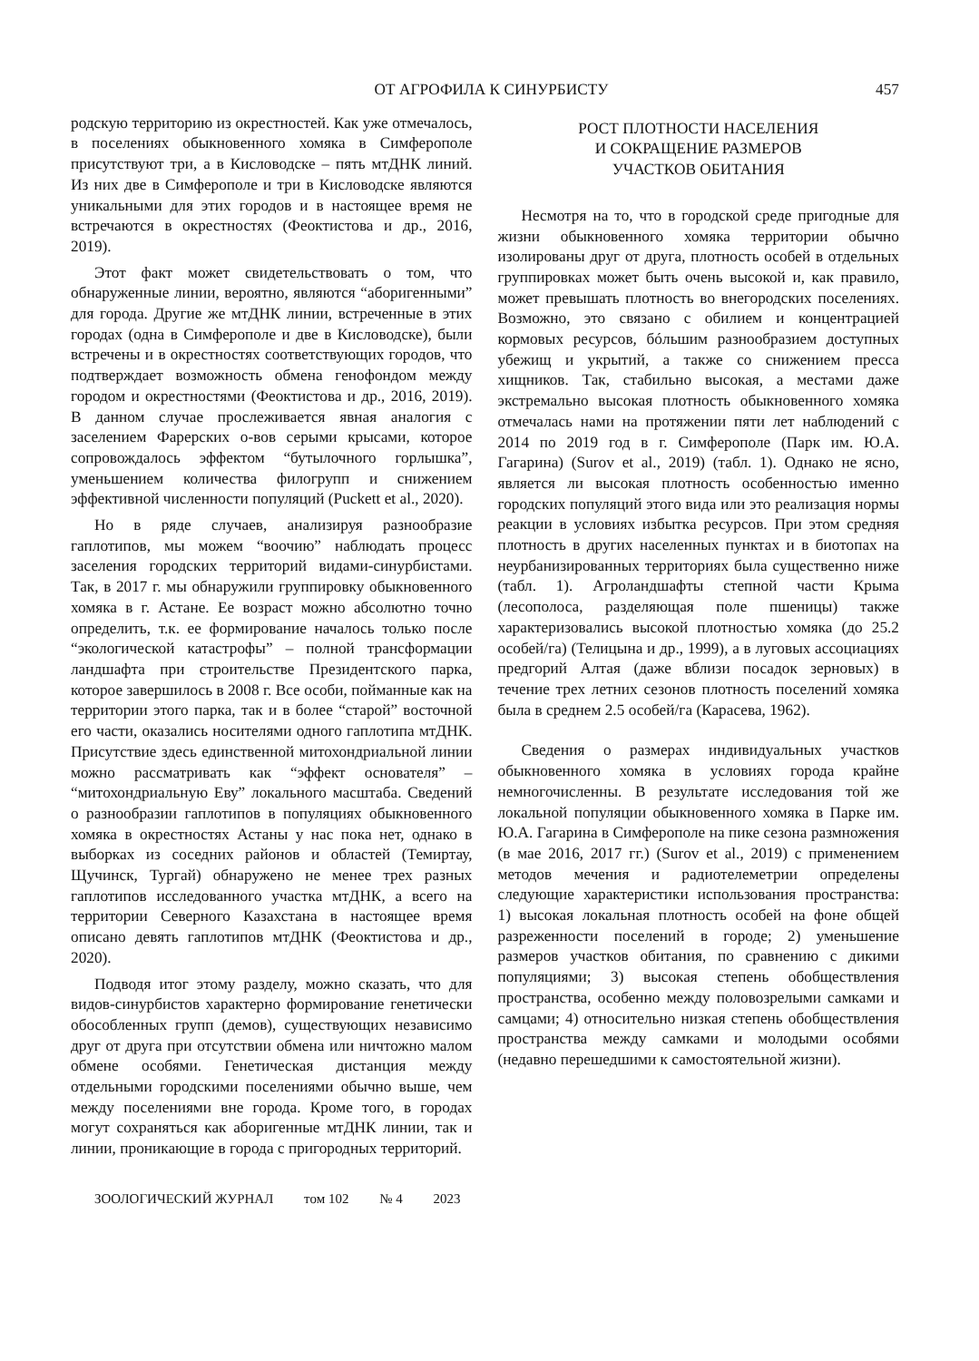ОТ АГРОФИЛА К СИНУРБИСТУ 457
родскую территорию из окрестностей. Как уже отмечалось, в поселениях обыкновенного хомяка в Симферополе присутствуют три, а в Кисловодске – пять мтДНК линий. Из них две в Симферополе и три в Кисловодске являются уникальными для этих городов и в настоящее время не встречаются в окрестностях (Феоктистова и др., 2016, 2019).
Этот факт может свидетельствовать о том, что обнаруженные линии, вероятно, являются “аборигенными” для города. Другие же мтДНК линии, встреченные в этих городах (одна в Симферополе и две в Кисловодске), были встречены и в окрестностях соответствующих городов, что подтверждает возможность обмена генофондом между городом и окрестностями (Феоктистова и др., 2016, 2019). В данном случае прослеживается явная аналогия с заселением Фарерских о-вов серыми крысами, которое сопровождалось эффектом “бутылочного горлышка”, уменьшением количества филогрупп и снижением эффективной численности популяций (Puckett et al., 2020).
Но в ряде случаев, анализируя разнообразие гаплотипов, мы можем “воочию” наблюдать процесс заселения городских территорий видами-синурбистами. Так, в 2017 г. мы обнаружили группировку обыкновенного хомяка в г. Астане. Ее возраст можно абсолютно точно определить, т.к. ее формирование началось только после “экологической катастрофы” – полной трансформации ландшафта при строительстве Президентского парка, которое завершилось в 2008 г. Все особи, пойманные как на территории этого парка, так и в более “старой” восточной его части, оказались носителями одного гаплотипа мтДНК. Присутствие здесь единственной митохондриальной линии можно рассматривать как “эффект основателя” – “митохондриальную Еву” локального масштаба. Сведений о разнообразии гаплотипов в популяциях обыкновенного хомяка в окрестностях Астаны у нас пока нет, однако в выборках из соседних районов и областей (Темиртау, Щучинск, Тургай) обнаружено не менее трех разных гаплотипов исследованного участка мтДНК, а всего на территории Северного Казахстана в настоящее время описано девять гаплотипов мтДНК (Феоктистова и др., 2020).
Подводя итог этому разделу, можно сказать, что для видов-синурбистов характерно формирование генетически обособленных групп (демов), существующих независимо друг от друга при отсутствии обмена или ничтожно малом обмене особями. Генетическая дистанция между отдельными городскими поселениями обычно выше, чем между поселениями вне города. Кроме того, в городах могут сохраняться как аборигенные мтДНК линии, так и линии, проникающие в города с пригородных территорий.
РОСТ ПЛОТНОСТИ НАСЕЛЕНИЯ
И СОКРАЩЕНИЕ РАЗМЕРОВ
УЧАСТКОВ ОБИТАНИЯ
Несмотря на то, что в городской среде пригодные для жизни обыкновенного хомяка территории обычно изолированы друг от друга, плотность особей в отдельных группировках может быть очень высокой и, как правило, может превышать плотность во внегородских поселениях. Возможно, это связано с обилием и концентрацией кормовых ресурсов, бóльшим разнообразием доступных убежищ и укрытий, а также со снижением пресса хищников. Так, стабильно высокая, а местами даже экстремально высокая плотность обыкновенного хомяка отмечалась нами на протяжении пяти лет наблюдений с 2014 по 2019 год в г. Симферополе (Парк им. Ю.А. Гагарина) (Surov et al., 2019) (табл. 1). Однако не ясно, является ли высокая плотность особенностью именно городских популяций этого вида или это реализация нормы реакции в условиях избытка ресурсов. При этом средняя плотность в других населенных пунктах и в биотопах на неурбанизированных территориях была существенно ниже (табл. 1). Агроландшафты степной части Крыма (лесополоса, разделяющая поле пшеницы) также характеризовались высокой плотностью хомяка (до 25.2 особей/га) (Телицына и др., 1999), а в луговых ассоциациях предгорий Алтая (даже вблизи посадок зерновых) в течение трех летних сезонов плотность поселений хомяка была в среднем 2.5 особей/га (Карасева, 1962).
Сведения о размерах индивидуальных участков обыкновенного хомяка в условиях города крайне немногочисленны. В результате исследования той же локальной популяции обыкновенного хомяка в Парке им. Ю.А. Гагарина в Симферополе на пике сезона размножения (в мае 2016, 2017 гг.) (Surov et al., 2019) с применением методов мечения и радиотелеметрии определены следующие характеристики использования пространства: 1) высокая локальная плотность особей на фоне общей разреженности поселений в городе; 2) уменьшение размеров участков обитания, по сравнению с дикими популяциями; 3) высокая степень обобществления пространства, особенно между половозрелыми самками и самцами; 4) относительно низкая степень обобществления пространства между самками и молодыми особями (недавно перешедшими к самостоятельной жизни).
ЗООЛОГИЧЕСКИЙ ЖУРНАЛ том 102 № 4 2023